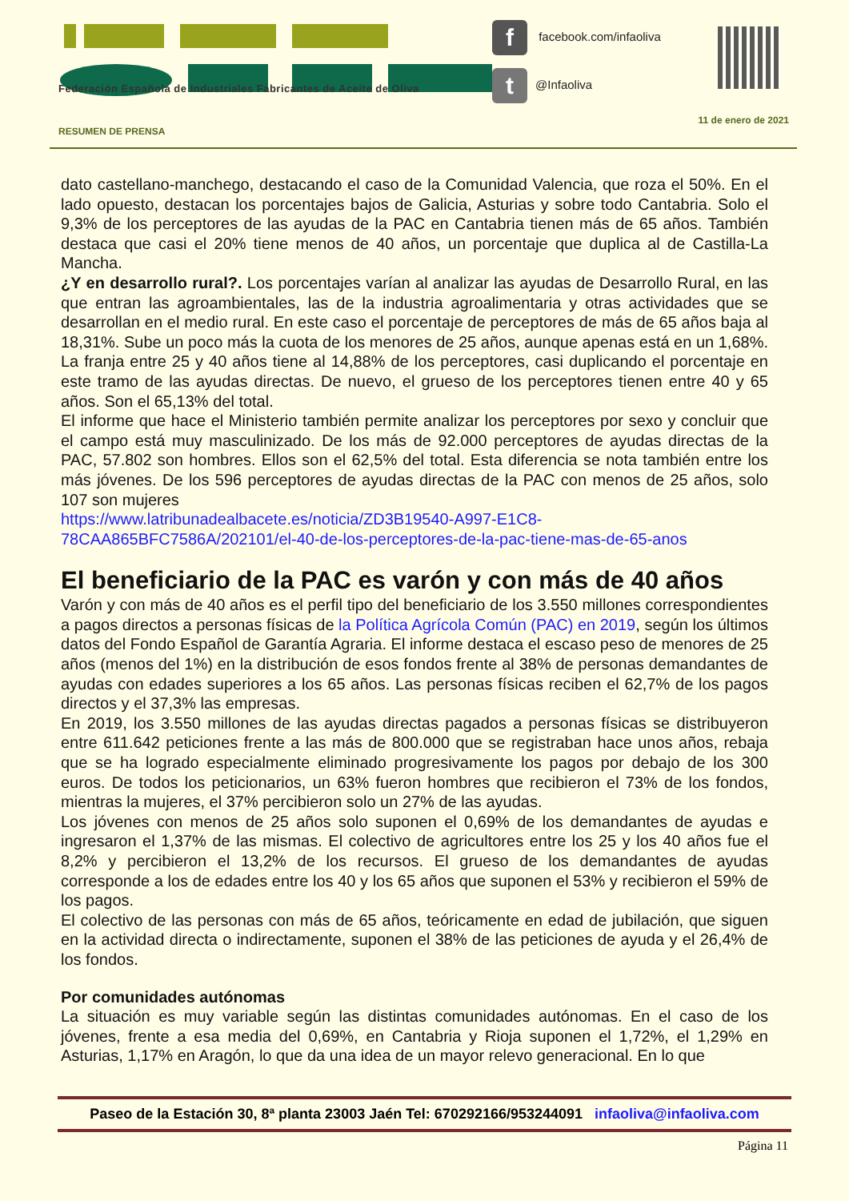Federación Española de Industriales Fabricantes de Aceite de Oliva
f facebook.com/infaoliva
t @Infaoliva
11 de enero de 2021
RESUMEN DE PRENSA
dato castellano-manchego, destacando el caso de la Comunidad Valencia, que roza el 50%. En el lado opuesto, destacan los porcentajes bajos de Galicia, Asturias y sobre todo Cantabria. Solo el 9,3% de los perceptores de las ayudas de la PAC en Cantabria tienen más de 65 años. También destaca que casi el 20% tiene menos de 40 años, un porcentaje que duplica al de Castilla-La Mancha.
¿Y en desarrollo rural?. Los porcentajes varían al analizar las ayudas de Desarrollo Rural, en las que entran las agroambientales, las de la industria agroalimentaria y otras actividades que se desarrollan en el medio rural. En este caso el porcentaje de perceptores de más de 65 años baja al 18,31%. Sube un poco más la cuota de los menores de 25 años, aunque apenas está en un 1,68%. La franja entre 25 y 40 años tiene al 14,88% de los perceptores, casi duplicando el porcentaje en este tramo de las ayudas directas. De nuevo, el grueso de los perceptores tienen entre 40 y 65 años. Son el 65,13% del total.
El informe que hace el Ministerio también permite analizar los perceptores por sexo y concluir que el campo está muy masculinizado. De los más de 92.000 perceptores de ayudas directas de la PAC, 57.802 son hombres. Ellos son el 62,5% del total. Esta diferencia se nota también entre los más jóvenes. De los 596 perceptores de ayudas directas de la PAC con menos de 25 años, solo 107 son mujeres
https://www.latribunadealbacete.es/noticia/ZD3B19540-A997-E1C8-78CAA865BFC7586A/202101/el-40-de-los-perceptores-de-la-pac-tiene-mas-de-65-anos
El beneficiario de la PAC es varón y con más de 40 años
Varón y con más de 40 años es el perfil tipo del beneficiario de los 3.550 millones correspondientes a pagos directos a personas físicas de la Política Agrícola Común (PAC) en 2019, según los últimos datos del Fondo Español de Garantía Agraria. El informe destaca el escaso peso de menores de 25 años (menos del 1%) en la distribución de esos fondos frente al 38% de personas demandantes de ayudas con edades superiores a los 65 años. Las personas físicas reciben el 62,7% de los pagos directos y el 37,3% las empresas.
En 2019, los 3.550 millones de las ayudas directas pagados a personas físicas se distribuyeron entre 611.642 peticiones frente a las más de 800.000 que se registraban hace unos años, rebaja que se ha logrado especialmente eliminado progresivamente los pagos por debajo de los 300 euros. De todos los peticionarios, un 63% fueron hombres que recibieron el 73% de los fondos, mientras la mujeres, el 37% percibieron solo un 27% de las ayudas.
Los jóvenes con menos de 25 años solo suponen el 0,69% de los demandantes de ayudas e ingresaron el 1,37% de las mismas. El colectivo de agricultores entre los 25 y los 40 años fue el 8,2% y percibieron el 13,2% de los recursos. El grueso de los demandantes de ayudas corresponde a los de edades entre los 40 y los 65 años que suponen el 53% y recibieron el 59% de los pagos.
El colectivo de las personas con más de 65 años, teóricamente en edad de jubilación, que siguen en la actividad directa o indirectamente, suponen el 38% de las peticiones de ayuda y el 26,4% de los fondos.
Por comunidades autónomas
La situación es muy variable según las distintas comunidades autónomas. En el caso de los jóvenes, frente a esa media del 0,69%, en Cantabria y Rioja suponen el 1,72%, el 1,29% en Asturias, 1,17% en Aragón, lo que da una idea de un mayor relevo generacional. En lo que
Paseo de la Estación 30, 8ª planta 23003 Jaén Tel: 670292166/953244091 infaoliva@infaoliva.com
Página 11